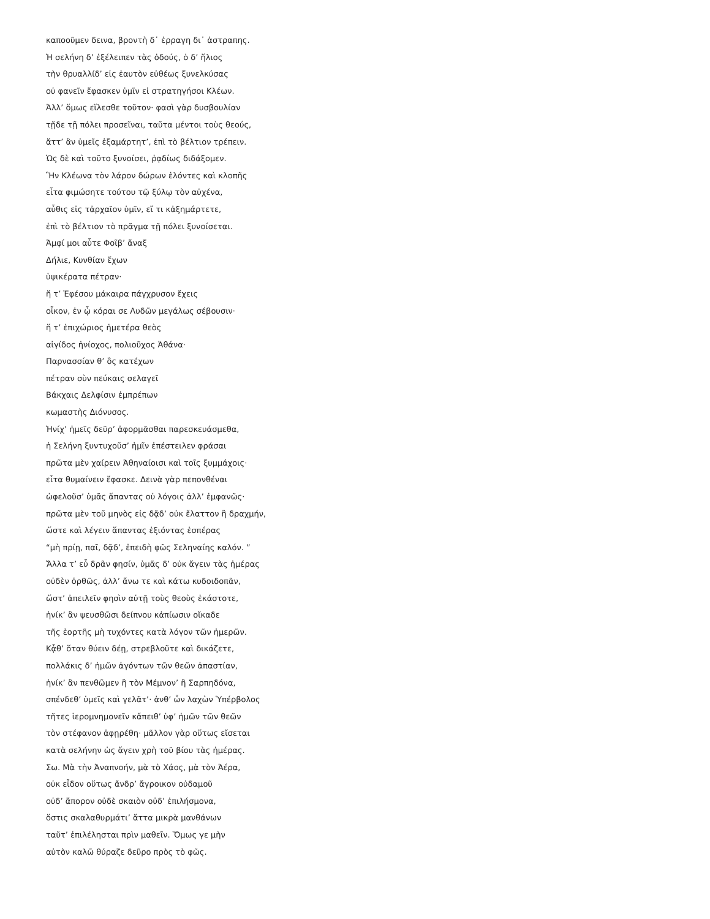καποοῦμεν δεινα, βροντὴ δ᾽ ἐρραγη δι᾽ ἀστραπης.
Ἡ σελήνη δ’ ἐξέλειπεν τὰς ὁδούς, ὁ δ’ ἥλιος
τὴν θρυαλλίδ’ εἰς ἑαυτὸν εὐθέως ξυνελκύσας
οὐ φανεῖν ἔφασκεν ὑμῖν εἰ στρατηγήσοι Κλέων.
Ἀλλ’ ὅμως εἵλεσθε τοῦτον· φασὶ γὰρ δυσβουλίαν
τῇδε τῇ πόλει προσεῖναι, ταῦτα μέντοι τοὺς θεούς,
ἅττ’ ἂν ὑμεῖς ἐξαμάρτητ’, ἐπὶ τὸ βέλτιον τρέπειν.
Ὡς δὲ καὶ τοῦτο ξυνοίσει, ῥᾳδίως διδάξομεν.
Ἢν Κλέωνα τὸν λάρον δώρων ἑλόντες καὶ κλοπῆς
εἶτα φιμώσητε τούτου τῷ ξύλῳ τὸν αὐχένα,
αὖθις εἰς τἀρχαῖον ὑμῖν, εἴ τι κἀξημάρτετε,
ἐπὶ τὸ βέλτιον τὸ πρᾶγμα τῇ πόλει ξυνοίσεται.
Ἀμφί μοι αὖτε Φοῖβ’ ἄναξ
Δήλιε, Κυνθίαν ἔχων
ὑψικέρατα πέτραν·
ἥ τ’ Ἐφέσου μάκαιρα πάγχρυσον ἔχεις
οἶκον, ἐν ᾧ κόραι σε Λυδῶν μεγάλως σέβουσιν·
ἥ τ’ ἐπιχώριος ἡμετέρα θεὸς
αἰγίδος ἡνίοχος, πολιοῦχος Ἀθάνα·
Παρνασσίαν θ’ ὃς κατέχων
πέτραν σὺν πεύκαις σελαγεῖ
Βάκχαις Δελφίσιν ἐμπρέπων
κωμαστὴς Διόνυσος.
Ἡνίχ’ ἡμεῖς δεῦρ’ ἀφορμᾶσθαι παρεσκευάσμεθα,
ἡ Σελήνη ξυντυχοῦσ’ ἡμῖν ἐπέστειλεν φράσαι
πρῶτα μὲν χαίρειν Ἀθηναίοισι καὶ τοῖς ξυμμάχοις·
εἶτα θυμαίνειν ἔφασκε. Δεινὰ γὰρ πεπονθέναι
ὠφελοῦσ’ ὑμᾶς ἅπαντας οὐ λόγοις ἀλλ’ ἐμφανῶς·
πρῶτα μὲν τοῦ μηνὸς εἰς δᾷδ’ οὐκ ἔλαττον ἢ δραχμήν,
ὥστε καὶ λέγειν ἅπαντας ἐξιόντας ἑσπέρας
“μὴ πρίῃ, παῖ, δᾷδ’, ἐπειδὴ φῶς Σεληναίης καλόν. ”
Ἄλλα τ’ εὖ δρᾶν φησίν, ὑμᾶς δ’ οὐκ ἄγειν τὰς ἡμέρας
οὐδὲν ὀρθῶς, ἀλλ’ ἄνω τε καὶ κάτω κυδοιδοπᾶν,
ὥστ’ ἀπειλεῖν φησὶν αὐτῇ τοὺς θεοὺς ἑκάστοτε,
ἡνίκ’ ἂν ψευσθῶσι δείπνου κἀπίωσιν οἴκαδε
τῆς ἑορτῆς μὴ τυχόντες κατὰ λόγον τῶν ἡμερῶν.
Κᾆθ’ ὅταν θύειν δέῃ, στρεβλοῦτε καὶ δικάζετε,
πολλάκις δ’ ἡμῶν ἀγόντων τῶν θεῶν ἀπαστίαν,
ἡνίκ’ ἂν πενθῶμεν ἢ τὸν Μέμνον’ ἢ Σαρπηδόνα,
σπένδεθ’ ὑμεῖς καὶ γελᾶτ’· ἀνθ’ ὧν λαχὼν Ὑπέρβολος
τῆτες ἱερομνημονεῖν κἄπειθ’ ὑφ’ ἡμῶν τῶν θεῶν
τὸν στέφανον ἀφῃρέθη· μᾶλλον γὰρ οὕτως εἴσεται
κατὰ σελήνην ὡς ἄγειν χρὴ τοῦ βίου τὰς ἡμέρας.
Σω. Μὰ τὴν Ἀναπνοήν, μὰ τὸ Χάος, μὰ τὸν Ἀέρα,
οὐκ εἶδον οὕτως ἄνδρ’ ἄγροικον οὐδαμοῦ
οὐδ’ ἄπορον οὐδὲ σκαιὸν οὐδ’ ἐπιλήσμονα,
ὅστις σκαλαθυρμάτι’ ἄττα μικρὰ μανθάνων
ταῦτ’ ἐπιλέλησται πρὶν μαθεῖν. Ὅμως γε μὴν
αὐτὸν καλῶ θύραζε δεῦρο πρὸς τὸ φῶς.